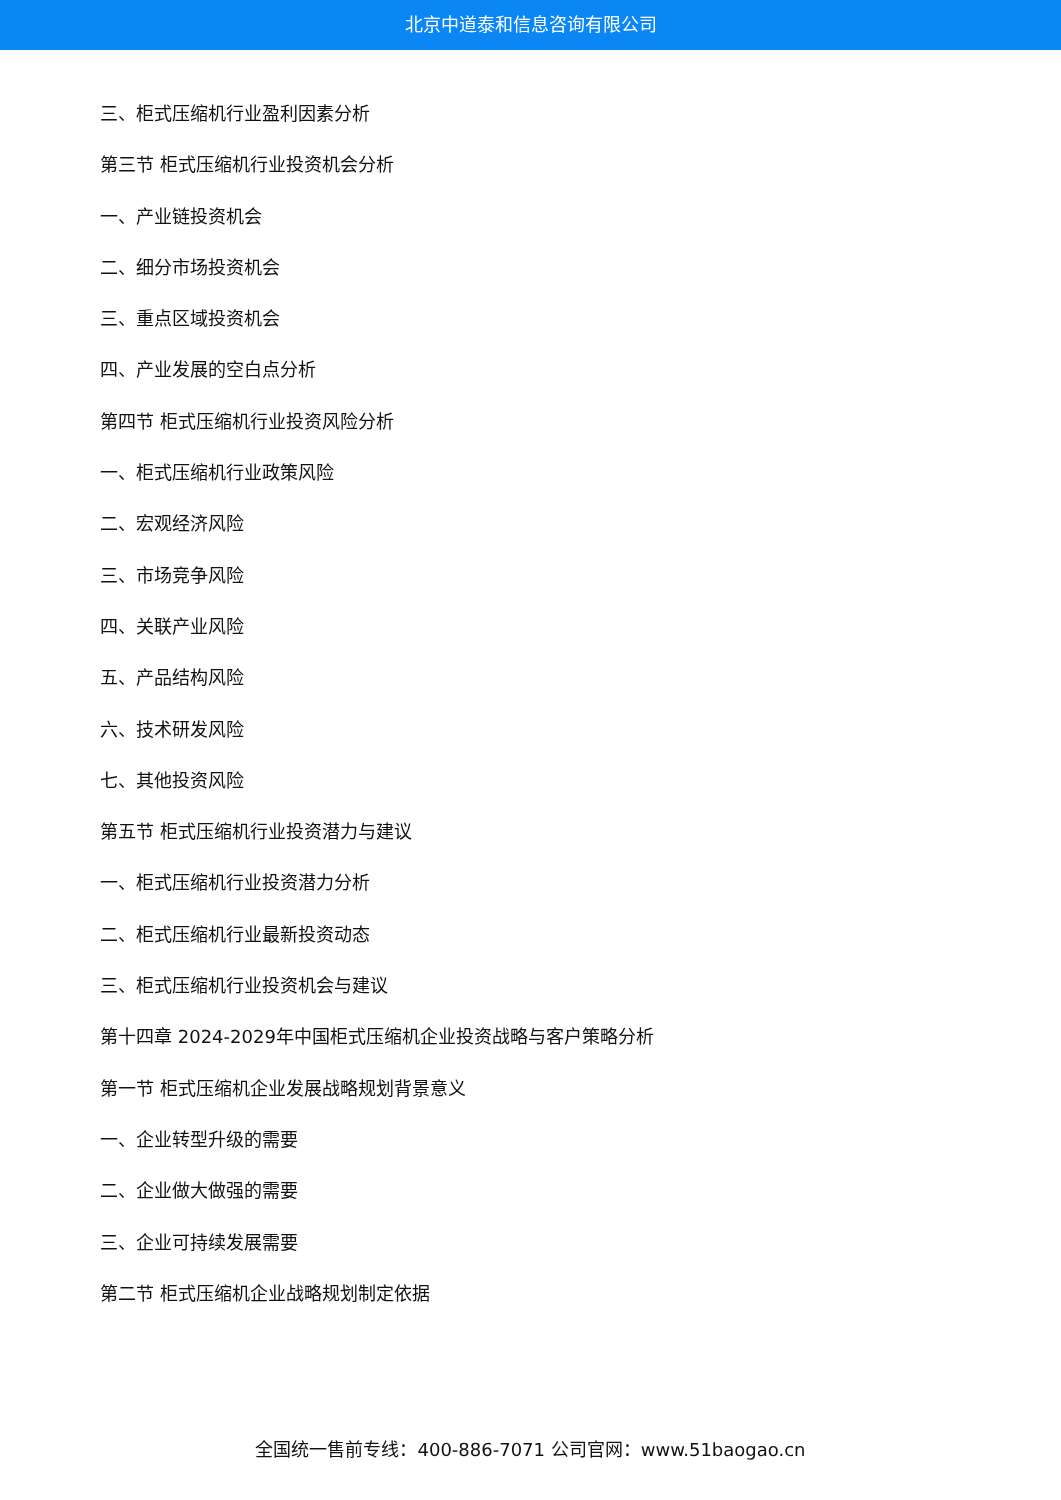北京中道泰和信息咨询有限公司
三、柜式压缩机行业盈利因素分析
第三节 柜式压缩机行业投资机会分析
一、产业链投资机会
二、细分市场投资机会
三、重点区域投资机会
四、产业发展的空白点分析
第四节 柜式压缩机行业投资风险分析
一、柜式压缩机行业政策风险
二、宏观经济风险
三、市场竞争风险
四、关联产业风险
五、产品结构风险
六、技术研发风险
七、其他投资风险
第五节 柜式压缩机行业投资潜力与建议
一、柜式压缩机行业投资潜力分析
二、柜式压缩机行业最新投资动态
三、柜式压缩机行业投资机会与建议
第十四章 2024-2029年中国柜式压缩机企业投资战略与客户策略分析
第一节 柜式压缩机企业发展战略规划背景意义
一、企业转型升级的需要
二、企业做大做强的需要
三、企业可持续发展需要
第二节 柜式压缩机企业战略规划制定依据
全国统一售前专线：400-886-7071 公司官网：www.51baogao.cn